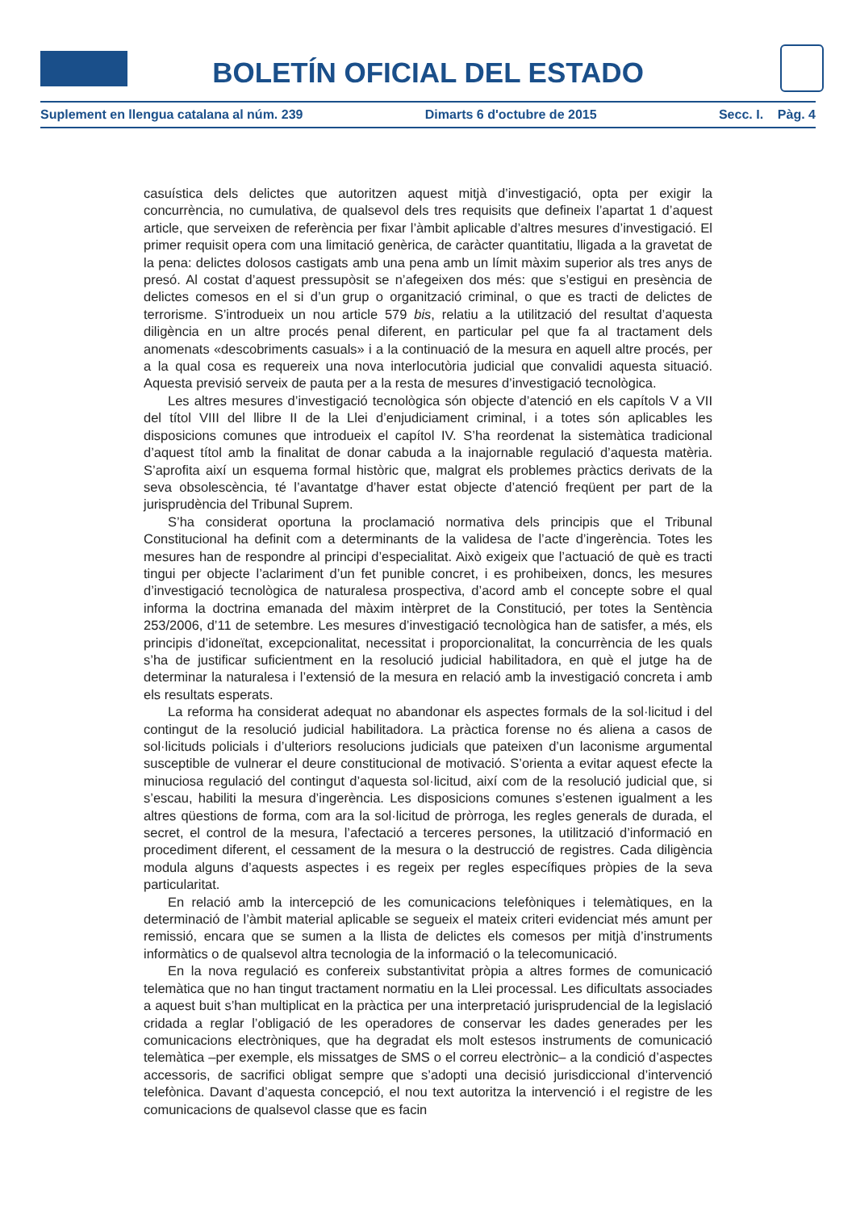BOLETÍN OFICIAL DEL ESTADO
Suplement en llengua catalana al núm. 239 Dimarts 6 d'octubre de 2015 Secc. I. Pàg. 4
casuística dels delictes que autoritzen aquest mitjà d’investigació, opta per exigir la concurrència, no cumulativa, de qualsevol dels tres requisits que defineix l’apartat 1 d’aquest article, que serveixen de referència per fixar l’àmbit aplicable d’altres mesures d’investigació. El primer requisit opera com una limitació genèrica, de caràcter quantitatiu, lligada a la gravetat de la pena: delictes dolosos castigats amb una pena amb un límit màxim superior als tres anys de presó. Al costat d’aquest pressupòsit se n’afegeixen dos més: que s’estigui en presència de delictes comesos en el si d’un grup o organització criminal, o que es tracti de delictes de terrorisme. S’introdueix un nou article 579 bis, relatiu a la utilització del resultat d’aquesta diligència en un altre procés penal diferent, en particular pel que fa al tractament dels anomenats «descobriments casuals» i a la continuació de la mesura en aquell altre procés, per a la qual cosa es requereix una nova interlocutòria judicial que convalidi aquesta situació. Aquesta previsió serveix de pauta per a la resta de mesures d’investigació tecnològica.
Les altres mesures d’investigació tecnològica són objecte d’atenció en els capítols V a VII del títol VIII del llibre II de la Llei d’enjudiciament criminal, i a totes són aplicables les disposicions comunes que introdueix el capítol IV. S’ha reordenat la sistemàtica tradicional d’aquest títol amb la finalitat de donar cabuda a la inajornable regulació d’aquesta matèria. S’aprofita així un esquema formal històric que, malgrat els problemes pràctics derivats de la seva obsolescència, té l’avantatge d’haver estat objecte d’atenció freqüent per part de la jurisprudència del Tribunal Suprem.
S’ha considerat oportuna la proclamació normativa dels principis que el Tribunal Constitucional ha definit com a determinants de la validesa de l’acte d’ingerència. Totes les mesures han de respondre al principi d’especialitat. Això exigeix que l’actuació de què es tracti tingui per objecte l’aclariment d’un fet punible concret, i es prohibeixen, doncs, les mesures d’investigació tecnològica de naturalesa prospectiva, d’acord amb el concepte sobre el qual informa la doctrina emanada del màxim intèrpret de la Constitució, per totes la Sentència 253/2006, d’11 de setembre. Les mesures d’investigació tecnològica han de satisfer, a més, els principis d’idoneïtat, excepcionalitat, necessitat i proporcionalitat, la concurrència de les quals s’ha de justificar suficientment en la resolució judicial habilitadora, en què el jutge ha de determinar la naturalesa i l’extensió de la mesura en relació amb la investigació concreta i amb els resultats esperats.
La reforma ha considerat adequat no abandonar els aspectes formals de la sol·licitud i del contingut de la resolució judicial habilitadora. La pràctica forense no és aliena a casos de sol·licituds policials i d’ulteriors resolucions judicials que pateixen d’un laconisme argumental susceptible de vulnerar el deure constitucional de motivació. S’orienta a evitar aquest efecte la minuciosa regulació del contingut d’aquesta sol·licitud, així com de la resolució judicial que, si s’escau, habiliti la mesura d’ingerència. Les disposicions comunes s’estenen igualment a les altres qüestions de forma, com ara la sol·licitud de pròrroga, les regles generals de durada, el secret, el control de la mesura, l’afectació a terceres persones, la utilització d’informació en procediment diferent, el cessament de la mesura o la destrucció de registres. Cada diligència modula alguns d’aquests aspectes i es regeix per regles específiques pròpies de la seva particularitat.
En relació amb la intercepció de les comunicacions telefòniques i telemàtiques, en la determinació de l’àmbit material aplicable se segueix el mateix criteri evidenciat més amunt per remissió, encara que se sumen a la llista de delictes els comesos per mitjà d’instruments informàtics o de qualsevol altra tecnologia de la informació o la telecomunicació.
En la nova regulació es confereix substantivitat pròpia a altres formes de comunicació telemàtica que no han tingut tractament normatiu en la Llei processal. Les dificultats associades a aquest buit s’han multiplicat en la pràctica per una interpretació jurisprudencial de la legislació cridada a reglar l’obligació de les operadores de conservar les dades generades per les comunicacions electròniques, que ha degradat els molt estesos instruments de comunicació telemàtica –per exemple, els missatges de SMS o el correu electrònic– a la condició d’aspectes accessoris, de sacrifici obligat sempre que s’adopti una decisió jurisdiccional d’intervenció telefònica. Davant d’aquesta concepció, el nou text autoritza la intervenció i el registre de les comunicacions de qualsevol classe que es facin